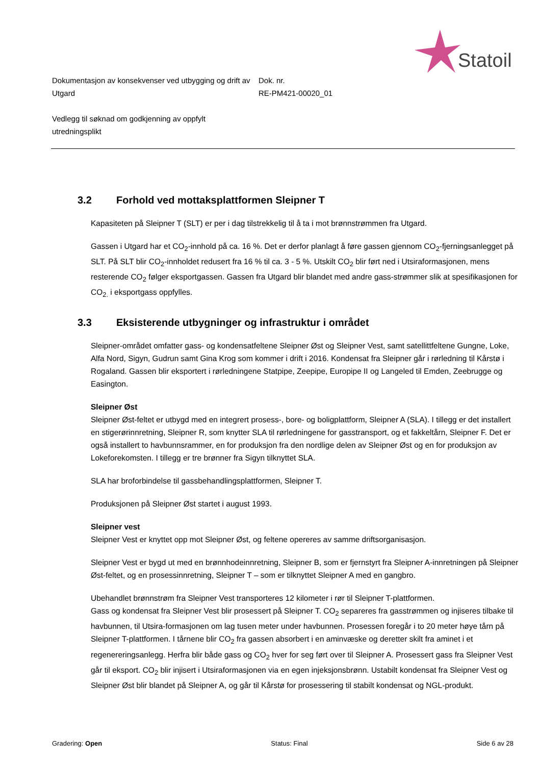Statoil
Dokumentasjon av konsekvenser ved utbygging og drift av Utgard
Dok. nr.
RE-PM421-00020_01
Vedlegg til søknad om godkjenning av oppfylt utredningsplikt
3.2 Forhold ved mottaksplattformen Sleipner T
Kapasiteten på Sleipner T (SLT) er per i dag tilstrekkelig til å ta i mot brønnstrømmen fra Utgard.
Gassen i Utgard har et CO<sub>2</sub>-innhold på ca. 16 %. Det er derfor planlagt å føre gassen gjennom CO<sub>2</sub>-fjerningsanlegget på SLT. På SLT blir CO<sub>2</sub>-innholdet redusert fra 16 % til ca. 3 - 5 %. Utskilt CO<sub>2</sub> blir ført ned i Utsiraformasjonen, mens resterende CO<sub>2</sub> følger eksportgassen. Gassen fra Utgard blir blandet med andre gass-strømmer slik at spesifikasjonen for CO<sub>2.</sub> i eksportgass oppfylles.
3.3 Eksisterende utbygninger og infrastruktur i området
Sleipner-området omfatter gass- og kondensatfeltene Sleipner Øst og Sleipner Vest, samt satellittfeltene Gungne, Loke, Alfa Nord, Sigyn, Gudrun samt Gina Krog som kommer i drift i 2016. Kondensat fra Sleipner går i rørledning til Kårstø i Rogaland. Gassen blir eksportert i rørledningene Statpipe, Zeepipe, Europipe II og Langeled til Emden, Zeebrugge og Easington.
Sleipner Øst
Sleipner Øst-feltet er utbygd med en integrert prosess-, bore- og boligplattform, Sleipner A (SLA). I tillegg er det installert en stigerørinnretning, Sleipner R, som knytter SLA til rørledningene for gasstransport, og et fakkeltårn, Sleipner F. Det er også installert to havbunnsrammer, en for produksjon fra den nordlige delen av Sleipner Øst og en for produksjon av Lokeforekomsten. I tillegg er tre brønner fra Sigyn tilknyttet SLA.
SLA har broforbindelse til gassbehandlingsplattformen, Sleipner T.
Produksjonen på Sleipner Øst startet i august 1993.
Sleipner vest
Sleipner Vest er knyttet opp mot Sleipner Øst, og feltene opereres av samme driftsorganisasjon.
Sleipner Vest er bygd ut med en brønnhodeinnretning, Sleipner B, som er fjernstyrt fra Sleipner A-innretningen på Sleipner Øst-feltet, og en prosessinnretning, Sleipner T – som er tilknyttet Sleipner A med en gangbro.
Ubehandlet brønnstrøm fra Sleipner Vest transporteres 12 kilometer i rør til Sleipner T-plattformen.
Gass og kondensat fra Sleipner Vest blir prosessert på Sleipner T. CO<sub>2</sub> separeres fra gasstrømmen og injiseres tilbake til havbunnen, til Utsira-formasjonen om lag tusen meter under havbunnen. Prosessen foregår i to 20 meter høye tårn på Sleipner T-plattformen. I tårnene blir CO<sub>2</sub> fra gassen absorbert i en aminvæske og deretter skilt fra aminet i et regenereringsanlegg. Herfra blir både gass og CO<sub>2</sub> hver for seg ført over til Sleipner A. Prosessert gass fra Sleipner Vest går til eksport. CO<sub>2</sub> blir injisert i Utsiraformasjonen via en egen injeksjonsbrønn. Ustabilt kondensat fra Sleipner Vest og Sleipner Øst blir blandet på Sleipner A, og går til Kårstø for prosessering til stabilt kondensat og NGL-produkt.
Gradering: Open Status: Final Side 6 av 28